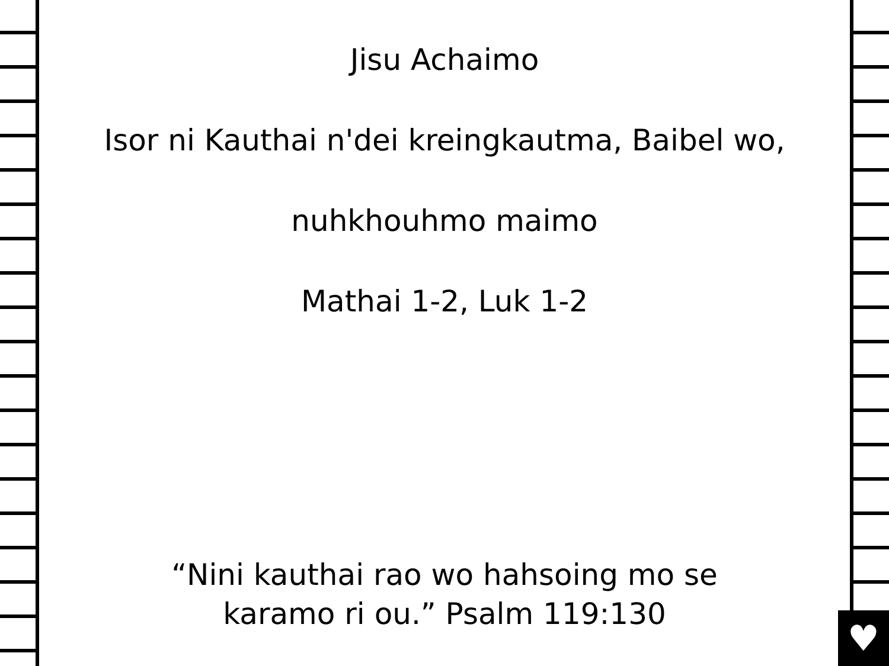♥
Jisu Achaimo
Isor ni Kauthai n'dei kreingkautma, Baibel wo,
nuhkhouhmo maimo
Mathai 1-2, Luk 1-2
“Nini kauthai rao wo hahsoing mo se
karamo ri ou.” Psalm 119:130